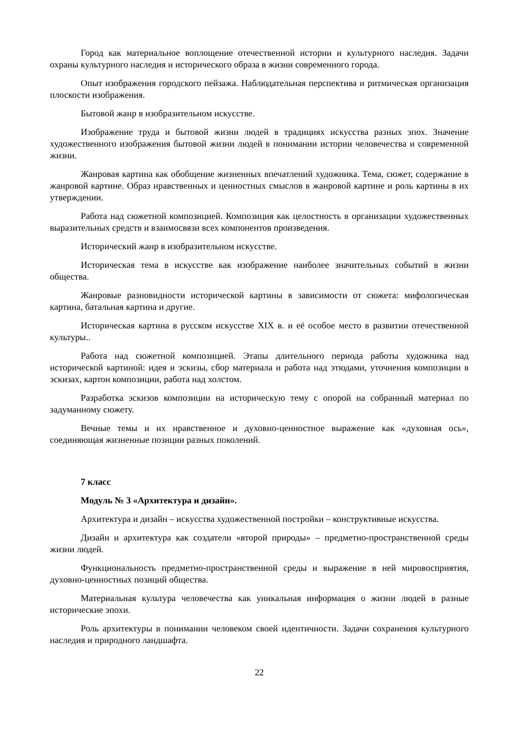Город как материальное воплощение отечественной истории и культурного наследия. Задачи охраны культурного наследия и исторического образа в жизни современного города.
Опыт изображения городского пейзажа. Наблюдательная перспектива и ритмическая организация плоскости изображения.
Бытовой жанр в изобразительном искусстве.
Изображение труда и бытовой жизни людей в традициях искусства разных эпох. Значение художественного изображения бытовой жизни людей в понимании истории человечества и современной жизни.
Жанровая картина как обобщение жизненных впечатлений художника. Тема, сюжет, содержание в жанровой картине. Образ нравственных и ценностных смыслов в жанровой картине и роль картины в их утверждении.
Работа над сюжетной композицией. Композиция как целостность в организации художественных выразительных средств и взаимосвязи всех компонентов произведения.
Исторический жанр в изобразительном искусстве.
Историческая тема в искусстве как изображение наиболее значительных событий в жизни общества.
Жанровые разновидности исторической картины в зависимости от сюжета: мифологическая картина, батальная картина и другие.
Историческая картина в русском искусстве XIX в. и её особое место в развитии отечественной культуры..
Работа над сюжетной композицией. Этапы длительного периода работы художника над исторической картиной: идея и эскизы, сбор материала и работа над этюдами, уточнения композиции в эскизах, картон композиции, работа над холстом.
Разработка эскизов композиции на историческую тему с опорой на собранный материал по задуманному сюжету.
Вечные темы и их нравственное и духовно-ценностное выражение как «духовная ось», соединяющая жизненные позиции разных поколений.
7 класс
Модуль № 3 «Архитектура и дизайн».
Архитектура и дизайн – искусства художественной постройки – конструктивные искусства.
Дизайн и архитектура как создатели «второй природы» – предметно-пространственной среды жизни людей.
Функциональность предметно-пространственной среды и выражение в ней мировосприятия, духовно-ценностных позиций общества.
Материальная культура человечества как уникальная информация о жизни людей в разные исторические эпохи.
Роль архитектуры в понимании человеком своей идентичности. Задачи сохранения культурного наследия и природного ландшафта.
22